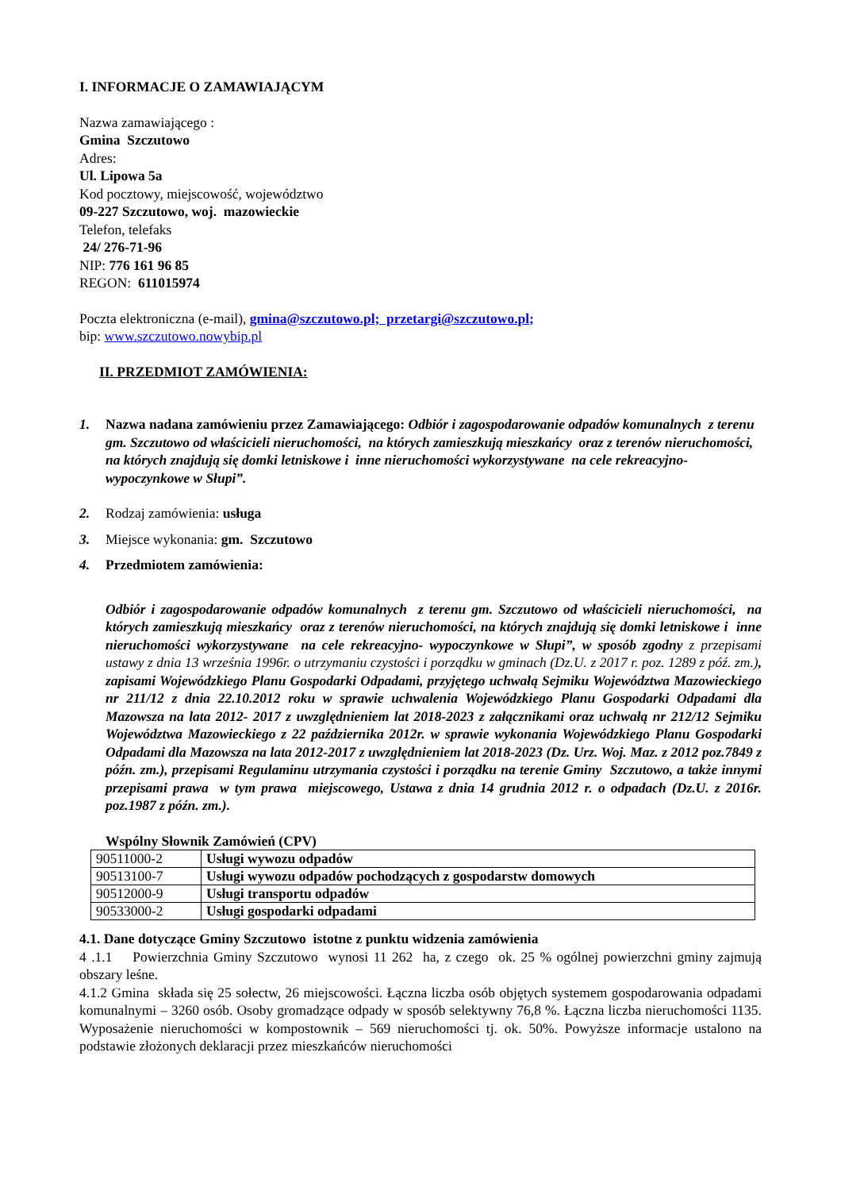I. INFORMACJE O ZAMAWIAJĄCYM
Nazwa zamawiającego :
Gmina Szczutowo
Adres:
Ul. Lipowa 5a
Kod pocztowy, miejscowość, województwo
09-227 Szczutowo, woj. mazowieckie
Telefon, telefaks
24/ 276-71-96
NIP: 776 161 96 85
REGON: 611015974
Poczta elektroniczna (e-mail), gmina@szczutowo.pl; przetargi@szczutowo.pl;
bip: www.szczutowo.nowybip.pl
II. PRZEDMIOT ZAMÓWIENIA:
1. Nazwa nadana zamówieniu przez Zamawiającego: Odbiór i zagospodarowanie odpadów komunalnych z terenu gm. Szczutowo od właścicieli nieruchomości, na których zamieszkują mieszkańcy oraz z terenów nieruchomości, na których znajdują się domki letniskowe i inne nieruchomości wykorzystywane na cele rekreacyjno- wypoczynkowe w Słupi”.
2. Rodzaj zamówienia: usługa
3. Miejsce wykonania: gm. Szczutowo
4. Przedmiotem zamówienia:
Odbiór i zagospodarowanie odpadów komunalnych z terenu gm. Szczutowo od właścicieli nieruchomości, na których zamieszkują mieszkańcy oraz z terenów nieruchomości, na których znajdują się domki letniskowe i inne nieruchomości wykorzystywane na cele rekreacyjno- wypoczynkowe w Słupi”, w sposób zgodny z przepisami ustawy z dnia 13 września 1996r. o utrzymaniu czystości i porządku w gminach (Dz.U. z 2017 r. poz. 1289 z póź. zm.), zapisami Wojewódzkiego Planu Gospodarki Odpadami, przyjętego uchwałą Sejmiku Województwa Mazowieckiego nr 211/12 z dnia 22.10.2012 roku w sprawie uchwalenia Wojewódzkiego Planu Gospodarki Odpadami dla Mazowsza na lata 2012- 2017 z uwzględnieniem lat 2018-2023 z załącznikami oraz uchwałą nr 212/12 Sejmiku Województwa Mazowieckiego z 22 października 2012r. w sprawie wykonania Wojewódzkiego Planu Gospodarki Odpadami dla Mazowsza na lata 2012-2017 z uwzględnieniem lat 2018-2023 (Dz. Urz. Woj. Maz. z 2012 poz.7849 z późn. zm.), przepisami Regulaminu utrzymania czystości i porządku na terenie Gminy Szczutowo, a także innymi przepisami prawa w tym prawa miejscowego, Ustawa z dnia 14 grudnia 2012 r. o odpadach (Dz.U. z 2016r. poz.1987 z późn. zm.).
Wspólny Słownik Zamówień (CPV)
| 90511000-2 | Usługi wywozu odpadów |
| 90513100-7 | Usługi wywozu odpadów pochodzących z gospodarstw domowych |
| 90512000-9 | Usługi transportu odpadów |
| 90533000-2 | Usługi gospodarki odpadami |
4.1. Dane dotyczące Gminy Szczutowo istotne z punktu widzenia zamówienia
4 .1.1 Powierzchnia Gminy Szczutowo wynosi 11 262 ha, z czego ok. 25 % ogólnej powierzchni gminy zajmują obszary leśne.
4.1.2 Gmina składa się 25 sołectw, 26 miejscowości. Łączna liczba osób objętych systemem gospodarowania odpadami komunalnymi – 3260 osób. Osoby gromadzące odpady w sposób selektywny 76,8 %. Łączna liczba nieruchomości 1135. Wyposażenie nieruchomości w kompostownik – 569 nieruchomości tj. ok. 50%. Powyższe informacje ustalono na podstawie złożonych deklaracji przez mieszkańców nieruchomości